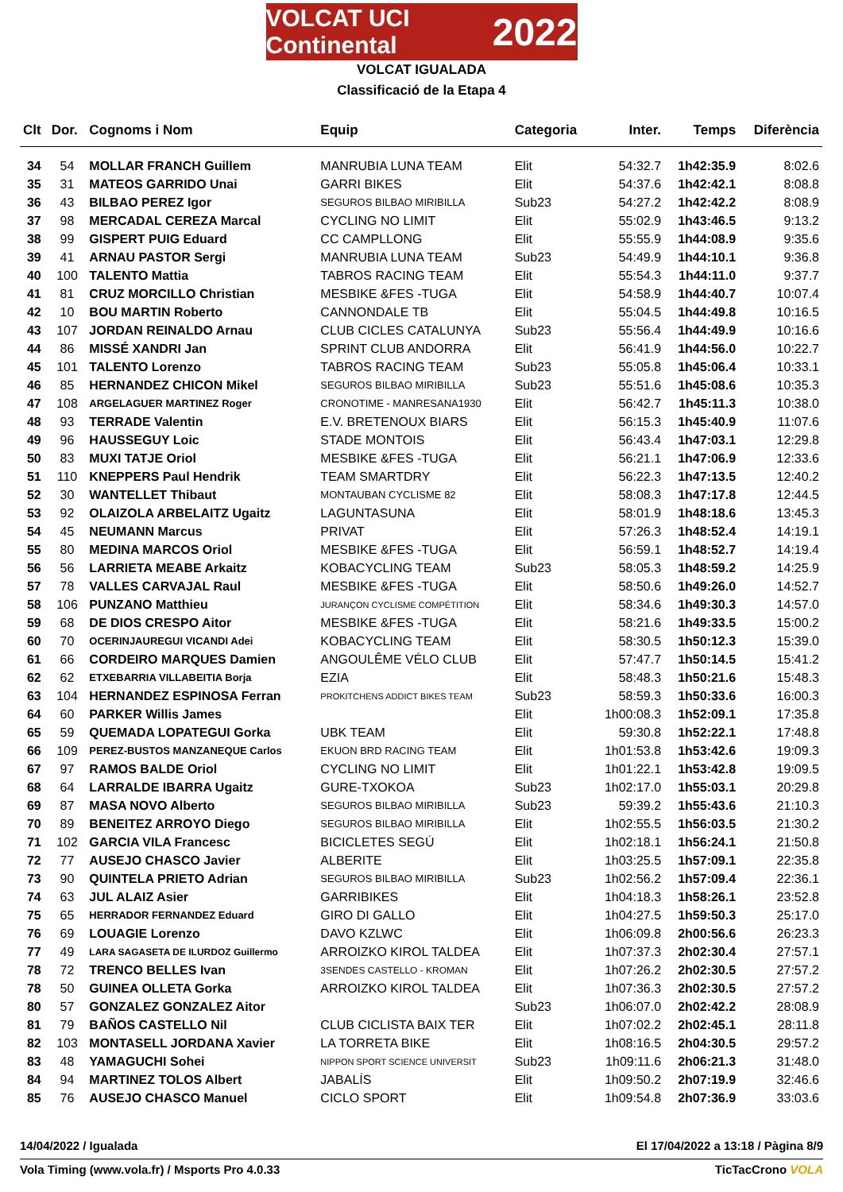VOLCAT UCI Continental 2022
VOLCAT IGUALADA
Classificació de la Etapa 4
| Clt | Dor. | Cognoms i Nom | Equip | Categoria | Inter. | Temps | Diferència |
| --- | --- | --- | --- | --- | --- | --- | --- |
| 34 | 54 | MOLLAR FRANCH Guillem | MANRUBIA LUNA TEAM | Elit | 54:32.7 | 1h42:35.9 | 8:02.6 |
| 35 | 31 | MATEOS GARRIDO Unai | GARRI BIKES | Elit | 54:37.6 | 1h42:42.1 | 8:08.8 |
| 36 | 43 | BILBAO PEREZ Igor | SEGUROS BILBAO MIRIBILLA | Sub23 | 54:27.2 | 1h42:42.2 | 8:08.9 |
| 37 | 98 | MERCADAL CEREZA Marcal | CYCLING NO LIMIT | Elit | 55:02.9 | 1h43:46.5 | 9:13.2 |
| 38 | 99 | GISPERT PUIG Eduard | CC CAMPLLONG | Elit | 55:55.9 | 1h44:08.9 | 9:35.6 |
| 39 | 41 | ARNAU PASTOR Sergi | MANRUBIA LUNA TEAM | Sub23 | 54:49.9 | 1h44:10.1 | 9:36.8 |
| 40 | 100 | TALENTO Mattia | TABROS RACING TEAM | Elit | 55:54.3 | 1h44:11.0 | 9:37.7 |
| 41 | 81 | CRUZ MORCILLO Christian | MESBIKE &FES -TUGA | Elit | 54:58.9 | 1h44:40.7 | 10:07.4 |
| 42 | 10 | BOU MARTIN Roberto | CANNONDALE TB | Elit | 55:04.5 | 1h44:49.8 | 10:16.5 |
| 43 | 107 | JORDAN REINALDO Arnau | CLUB CICLES CATALUNYA | Sub23 | 55:56.4 | 1h44:49.9 | 10:16.6 |
| 44 | 86 | MISSÉ XANDRI Jan | SPRINT CLUB ANDORRA | Elit | 56:41.9 | 1h44:56.0 | 10:22.7 |
| 45 | 101 | TALENTO Lorenzo | TABROS RACING TEAM | Sub23 | 55:05.8 | 1h45:06.4 | 10:33.1 |
| 46 | 85 | HERNANDEZ CHICON Mikel | SEGUROS BILBAO MIRIBILLA | Sub23 | 55:51.6 | 1h45:08.6 | 10:35.3 |
| 47 | 108 | ARGELAGUER MARTINEZ Roger | CRONOTIME - MANRESANA1930 | Elit | 56:42.7 | 1h45:11.3 | 10:38.0 |
| 48 | 93 | TERRADE Valentin | E.V. BRETENOUX BIARS | Elit | 56:15.3 | 1h45:40.9 | 11:07.6 |
| 49 | 96 | HAUSSEGUY Loic | STADE MONTOIS | Elit | 56:43.4 | 1h47:03.1 | 12:29.8 |
| 50 | 83 | MUXI TATJE Oriol | MESBIKE &FES -TUGA | Elit | 56:21.1 | 1h47:06.9 | 12:33.6 |
| 51 | 110 | KNEPPERS Paul Hendrik | TEAM SMARTDRY | Elit | 56:22.3 | 1h47:13.5 | 12:40.2 |
| 52 | 30 | WANTELLET Thibaut | MONTAUBAN CYCLISME 82 | Elit | 58:08.3 | 1h47:17.8 | 12:44.5 |
| 53 | 92 | OLAIZOLA ARBELAITZ Ugaitz | LAGUNTASUNA | Elit | 58:01.9 | 1h48:18.6 | 13:45.3 |
| 54 | 45 | NEUMANN Marcus | PRIVAT | Elit | 57:26.3 | 1h48:52.4 | 14:19.1 |
| 55 | 80 | MEDINA MARCOS Oriol | MESBIKE &FES -TUGA | Elit | 56:59.1 | 1h48:52.7 | 14:19.4 |
| 56 | 56 | LARRIETA MEABE Arkaitz | KOBACYCLING TEAM | Sub23 | 58:05.3 | 1h48:59.2 | 14:25.9 |
| 57 | 78 | VALLES CARVAJAL Raul | MESBIKE &FES -TUGA | Elit | 58:50.6 | 1h49:26.0 | 14:52.7 |
| 58 | 106 | PUNZANO Matthieu | JURANÇON CYCLISME COMPÉTITION | Elit | 58:34.6 | 1h49:30.3 | 14:57.0 |
| 59 | 68 | DE DIOS CRESPO Aitor | MESBIKE &FES -TUGA | Elit | 58:21.6 | 1h49:33.5 | 15:00.2 |
| 60 | 70 | OCERINJAUREGUI VICANDI Adei | KOBACYCLING TEAM | Elit | 58:30.5 | 1h50:12.3 | 15:39.0 |
| 61 | 66 | CORDEIRO MARQUES Damien | ANGOULÊME VÉLO CLUB | Elit | 57:47.7 | 1h50:14.5 | 15:41.2 |
| 62 | 62 | ETXEBARRIA VILLABEITIA Borja | EZIA | Elit | 58:48.3 | 1h50:21.6 | 15:48.3 |
| 63 | 104 | HERNANDEZ ESPINOSA Ferran | PROKITCHENS ADDICT BIKES TEAM | Sub23 | 58:59.3 | 1h50:33.6 | 16:00.3 |
| 64 | 60 | PARKER Willis James | | Elit | 1h00:08.3 | 1h52:09.1 | 17:35.8 |
| 65 | 59 | QUEMADA LOPATEGUI Gorka | UBK TEAM | Elit | 59:30.8 | 1h52:22.1 | 17:48.8 |
| 66 | 109 | PEREZ-BUSTOS MANZANEQUE Carlos | EKUON BRD RACING TEAM | Elit | 1h01:53.8 | 1h53:42.6 | 19:09.3 |
| 67 | 97 | RAMOS BALDE Oriol | CYCLING NO LIMIT | Elit | 1h01:22.1 | 1h53:42.8 | 19:09.5 |
| 68 | 64 | LARRALDE IBARRA Ugaitz | GURE-TXOKOA | Sub23 | 1h02:17.0 | 1h55:03.1 | 20:29.8 |
| 69 | 87 | MASA NOVO Alberto | SEGUROS BILBAO MIRIBILLA | Sub23 | 59:39.2 | 1h55:43.6 | 21:10.3 |
| 70 | 89 | BENEITEZ ARROYO Diego | SEGUROS BILBAO MIRIBILLA | Elit | 1h02:55.5 | 1h56:03.5 | 21:30.2 |
| 71 | 102 | GARCIA VILA Francesc | BICICLETES SEGÚ | Elit | 1h02:18.1 | 1h56:24.1 | 21:50.8 |
| 72 | 77 | AUSEJO CHASCO Javier | ALBERITE | Elit | 1h03:25.5 | 1h57:09.1 | 22:35.8 |
| 73 | 90 | QUINTELA PRIETO Adrian | SEGUROS BILBAO MIRIBILLA | Sub23 | 1h02:56.2 | 1h57:09.4 | 22:36.1 |
| 74 | 63 | JUL ALAIZ Asier | GARRIBIKES | Elit | 1h04:18.3 | 1h58:26.1 | 23:52.8 |
| 75 | 65 | HERRADOR FERNANDEZ Eduard | GIRO DI GALLO | Elit | 1h04:27.5 | 1h59:50.3 | 25:17.0 |
| 76 | 69 | LOUAGIE Lorenzo | DAVO KZLWC | Elit | 1h06:09.8 | 2h00:56.6 | 26:23.3 |
| 77 | 49 | LARA SAGASETA DE ILURDOZ Guillermo | ARROIZKO KIROL TALDEA | Elit | 1h07:37.3 | 2h02:30.4 | 27:57.1 |
| 78 | 72 | TRENCO BELLES Ivan | 3SENDES CASTELLO - KROMAN | Elit | 1h07:26.2 | 2h02:30.5 | 27:57.2 |
| 78 | 50 | GUINEA OLLETA Gorka | ARROIZKO KIROL TALDEA | Elit | 1h07:36.3 | 2h02:30.5 | 27:57.2 |
| 80 | 57 | GONZALEZ GONZALEZ Aitor | | Sub23 | 1h06:07.0 | 2h02:42.2 | 28:08.9 |
| 81 | 79 | BAÑOS CASTELLO Nil | CLUB CICLISTA BAIX TER | Elit | 1h07:02.2 | 2h02:45.1 | 28:11.8 |
| 82 | 103 | MONTASELL JORDANA Xavier | LA TORRETA BIKE | Elit | 1h08:16.5 | 2h04:30.5 | 29:57.2 |
| 83 | 48 | YAMAGUCHI Sohei | NIPPON SPORT SCIENCE UNIVERSIT | Sub23 | 1h09:11.6 | 2h06:21.3 | 31:48.0 |
| 84 | 94 | MARTINEZ TOLOS Albert | JABALÍS | Elit | 1h09:50.2 | 2h07:19.9 | 32:46.6 |
| 85 | 76 | AUSEJO CHASCO Manuel | CICLO SPORT | Elit | 1h09:54.8 | 2h07:36.9 | 33:03.6 |
14/04/2022 / Igualada El 17/04/2022 a 13:18 / Pàgina 8/9
Vola Timing (www.vola.fr) / Msports Pro 4.0.33 TicTacCrono VOLA